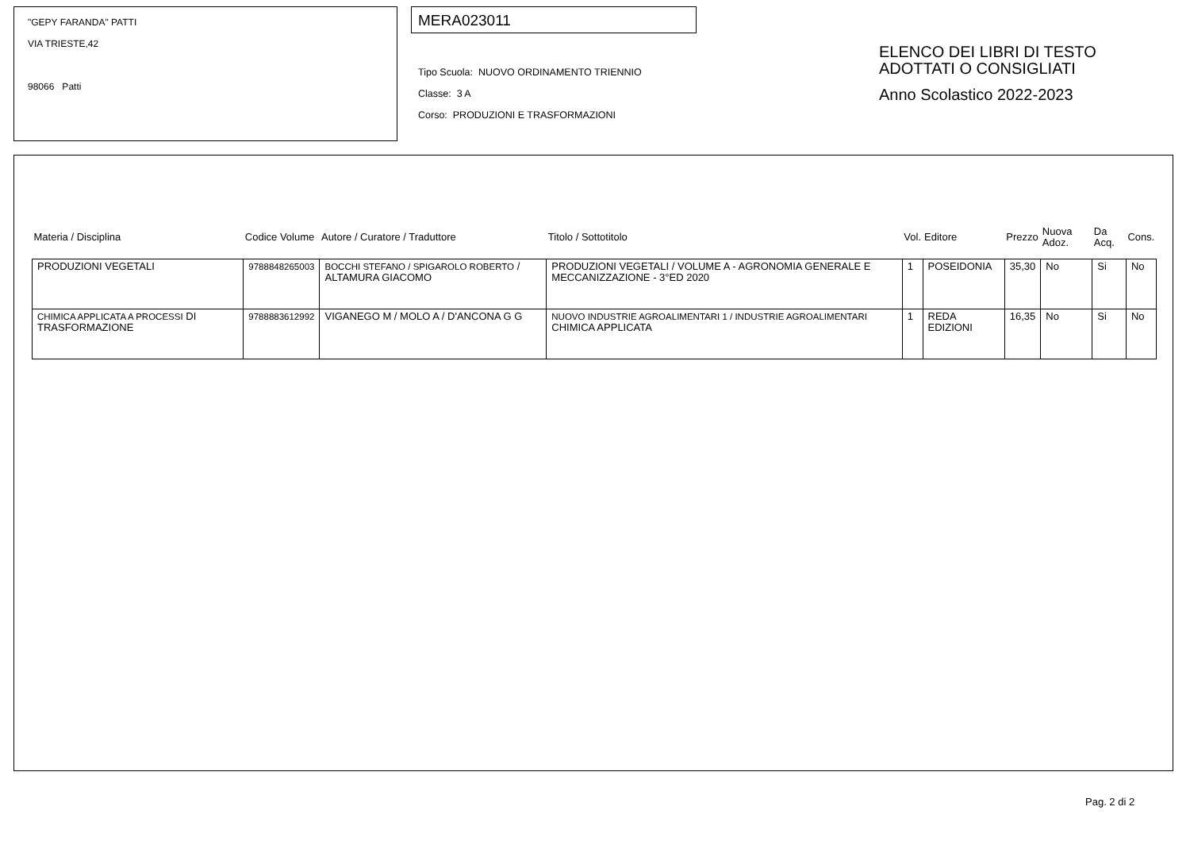"GEPY FARANDA" PATTI
VIA TRIESTE,42
98066 Patti
MERA023011
Tipo Scuola: NUOVO ORDINAMENTO TRIENNIO
Classe: 3 A
Corso: PRODUZIONI E TRASFORMAZIONI
ELENCO DEI LIBRI DI TESTO
ADOTTATI O CONSIGLIATI
Anno Scolastico 2022-2023
| Materia / Disciplina | Codice Volume | Autore / Curatore / Traduttore | Titolo / Sottotitolo | Vol. | Editore | Prezzo | Nuova Adoz. | Da Acq. | Cons. |
| --- | --- | --- | --- | --- | --- | --- | --- | --- | --- |
| PRODUZIONI VEGETALI | 9788848265003 | BOCCHI STEFANO / SPIGAROLO ROBERTO / ALTAMURA GIACOMO | PRODUZIONI VEGETALI / VOLUME A - AGRONOMIA GENERALE E MECCANIZZAZIONE - 3°ED 2020 | 1 | POSEIDONIA | 35,30 | No | Si | No |
| CHIMICA APPLICATA A PROCESSI DI TRASFORMAZIONE | 9788883612992 | VIGANEGO M / MOLO A / D'ANCONA G G | NUOVO INDUSTRIE AGROALIMENTARI 1 / INDUSTRIE AGROALIMENTARI CHIMICA APPLICATA | 1 | REDA EDIZIONI | 16,35 | No | Si | No |
Pag. 2 di 2